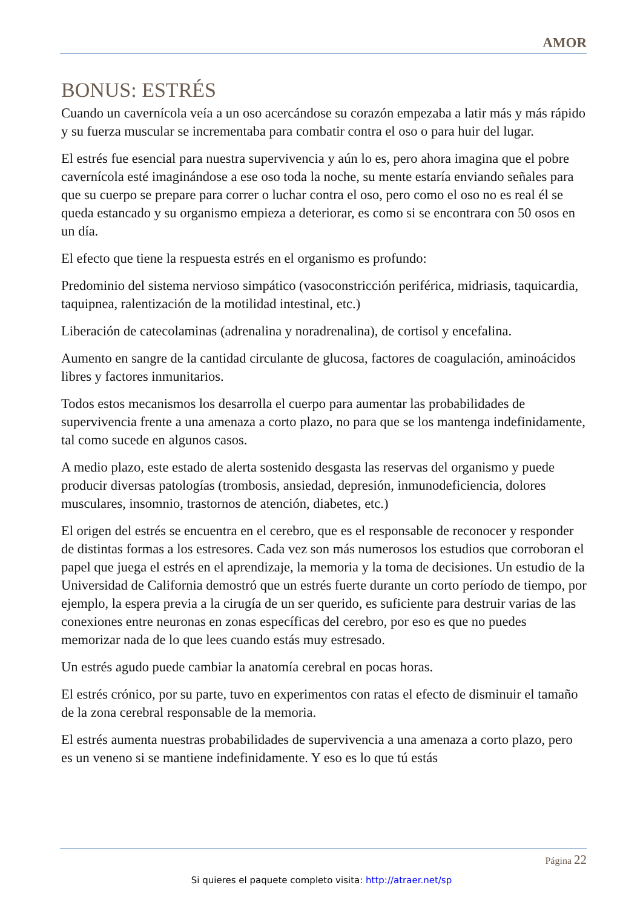AMOR
BONUS: ESTRÉS
Cuando un cavernícola veía a un oso acercándose su corazón empezaba a latir más y más rápido y su fuerza muscular se incrementaba para combatir contra el oso o para huir del lugar.
El estrés fue esencial para nuestra supervivencia y aún lo es, pero ahora imagina que el pobre cavernícola esté imaginándose a ese oso toda la noche, su mente estaría enviando señales para que su cuerpo se prepare para correr o luchar contra el oso, pero como el oso no es real él se queda estancado y su organismo empieza a deteriorar, es como si se encontrara con 50 osos en un día.
El efecto que tiene la respuesta estrés en el organismo es profundo:
Predominio del sistema nervioso simpático (vasoconstricción periférica, midriasis, taquicardia, taquipnea, ralentización de la motilidad intestinal, etc.)
Liberación de catecolaminas (adrenalina y noradrenalina), de cortisol y encefalina.
Aumento en sangre de la cantidad circulante de glucosa, factores de coagulación, aminoácidos libres y factores inmunitarios.
Todos estos mecanismos los desarrolla el cuerpo para aumentar las probabilidades de supervivencia frente a una amenaza a corto plazo, no para que se los mantenga indefinidamente, tal como sucede en algunos casos.
A medio plazo, este estado de alerta sostenido desgasta las reservas del organismo y puede producir diversas patologías (trombosis, ansiedad, depresión, inmunodeficiencia, dolores musculares, insomnio, trastornos de atención, diabetes, etc.)
El origen del estrés se encuentra en el cerebro, que es el responsable de reconocer y responder de distintas formas a los estresores. Cada vez son más numerosos los estudios que corroboran el papel que juega el estrés en el aprendizaje, la memoria y la toma de decisiones. Un estudio de la Universidad de California demostró que un estrés fuerte durante un corto período de tiempo, por ejemplo, la espera previa a la cirugía de un ser querido, es suficiente para destruir varias de las conexiones entre neuronas en zonas específicas del cerebro, por eso es que no puedes memorizar nada de lo que lees cuando estás muy estresado.
Un estrés agudo puede cambiar la anatomía cerebral en pocas horas.
El estrés crónico, por su parte, tuvo en experimentos con ratas el efecto de disminuir el tamaño de la zona cerebral responsable de la memoria.
El estrés aumenta nuestras probabilidades de supervivencia a una amenaza a corto plazo, pero es un veneno si se mantiene indefinidamente. Y eso es lo que tú estás
Página 22
Si quieres el paquete completo visita: http://atraer.net/sp